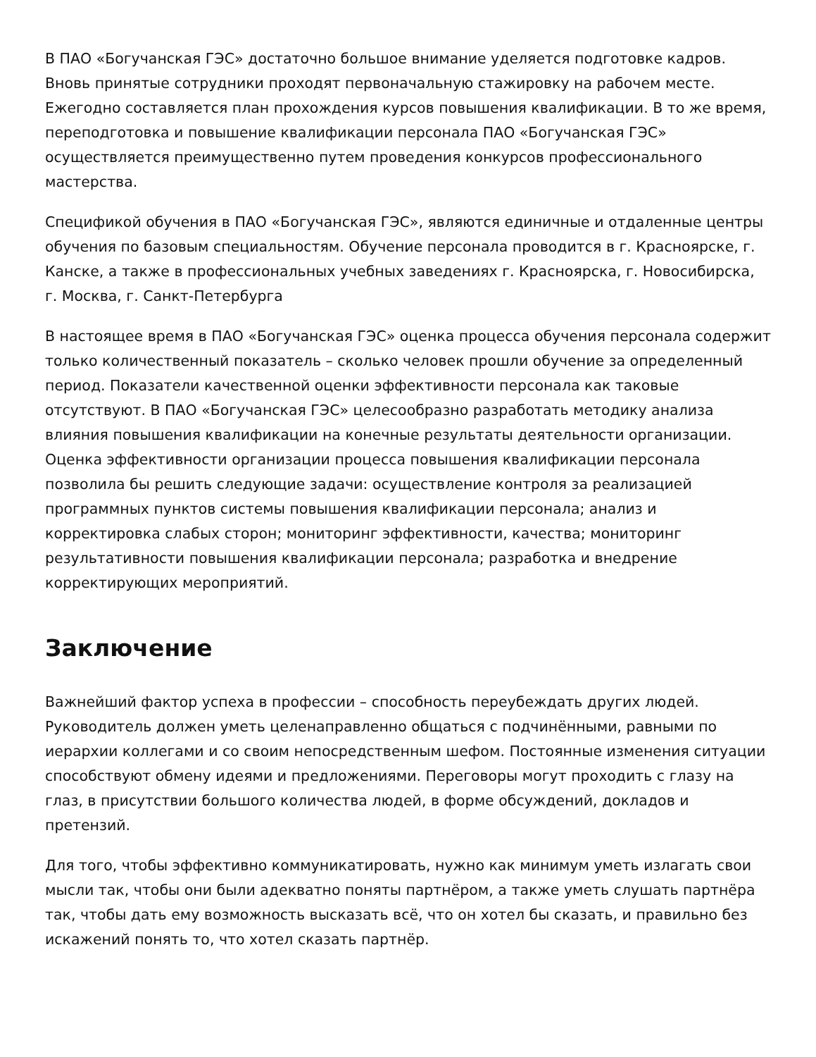В ПАО «Богучанская ГЭС» достаточно большое внимание уделяется подготовке кадров. Вновь принятые сотрудники проходят первоначальную стажировку на рабочем месте. Ежегодно составляется план прохождения курсов повышения квалификации. В то же время, переподготовка и повышение квалификации персонала ПАО «Богучанская ГЭС» осуществляется преимущественно путем проведения конкурсов профессионального мастерства.
Спецификой обучения в ПАО «Богучанская ГЭС», являются единичные и отдаленные центры обучения по базовым специальностям. Обучение персонала проводится в г. Красноярске, г. Канске, а также в профессиональных учебных заведениях г. Красноярска, г. Новосибирска, г. Москва, г. Санкт-Петербурга
В настоящее время в ПАО «Богучанская ГЭС» оценка процесса обучения персонала содержит только количественный показатель – сколько человек прошли обучение за определенный период. Показатели качественной оценки эффективности персонала как таковые отсутствуют. В ПАО «Богучанская ГЭС» целесообразно разработать методику анализа влияния повышения квалификации на конечные результаты деятельности организации. Оценка эффективности организации процесса повышения квалификации персонала позволила бы решить следующие задачи: осуществление контроля за реализацией программных пунктов системы повышения квалификации персонала; анализ и корректировка слабых сторон; мониторинг эффективности, качества; мониторинг результативности повышения квалификации персонала; разработка и внедрение корректирующих мероприятий.
Заключение
Важнейший фактор успеха в профессии – способность переубеждать других людей. Руководитель должен уметь целенаправленно общаться с подчинёнными, равными по иерархии коллегами и со своим непосредственным шефом. Постоянные изменения ситуации способствуют обмену идеями и предложениями. Переговоры могут проходить с глазу на глаз, в присутствии большого количества людей, в форме обсуждений, докладов и претензий.
Для того, чтобы эффективно коммуникатировать, нужно как минимум уметь излагать свои мысли так, чтобы они были адекватно поняты партнёром, а также уметь слушать партнёра так, чтобы дать ему возможность высказать всё, что он хотел бы сказать, и правильно без искажений понять то, что хотел сказать партнёр.